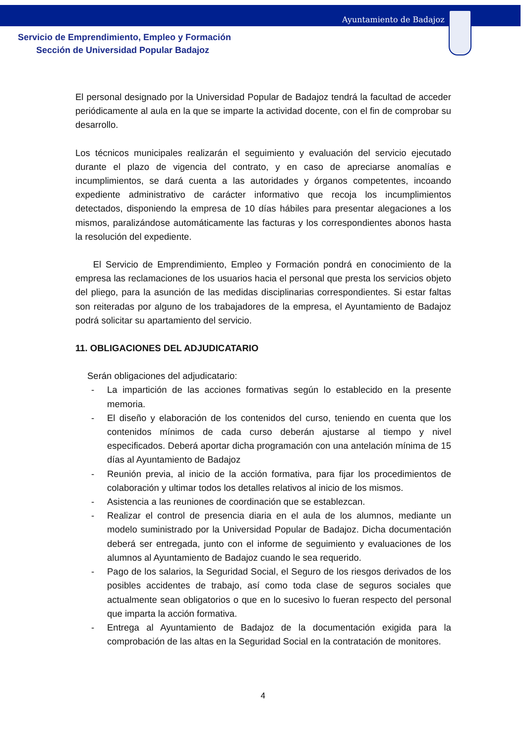Ayuntamiento de Badajoz
Servicio de Emprendimiento, Empleo y Formación
Sección de Universidad Popular Badajoz
El personal designado por la Universidad Popular de Badajoz tendrá la facultad de acceder periódicamente al aula en la que se imparte la actividad docente, con el fin de comprobar su desarrollo.
Los técnicos municipales realizarán el seguimiento y evaluación del servicio ejecutado durante el plazo de vigencia del contrato, y en caso de apreciarse anomalías e incumplimientos, se dará cuenta a las autoridades y órganos competentes, incoando expediente administrativo de carácter informativo que recoja los incumplimientos detectados, disponiendo la empresa de 10 días hábiles para presentar alegaciones a los mismos, paralizándose automáticamente las facturas y los correspondientes abonos hasta la resolución del expediente.
El Servicio de Emprendimiento, Empleo y Formación pondrá en conocimiento de la empresa las reclamaciones de los usuarios hacia el personal que presta los servicios objeto del pliego, para la asunción de las medidas disciplinarias correspondientes. Si estar faltas son reiteradas por alguno de los trabajadores de la empresa, el Ayuntamiento de Badajoz podrá solicitar su apartamiento del servicio.
11. OBLIGACIONES DEL ADJUDICATARIO
Serán obligaciones del adjudicatario:
- La impartición de las acciones formativas según lo establecido en la presente memoria.
- El diseño y elaboración de los contenidos del curso, teniendo en cuenta que los contenidos mínimos de cada curso deberán ajustarse al tiempo y nivel especificados. Deberá aportar dicha programación con una antelación mínima de 15 días al Ayuntamiento de Badajoz
- Reunión previa, al inicio de la acción formativa, para fijar los procedimientos de colaboración y ultimar todos los detalles relativos al inicio de los mismos.
- Asistencia a las reuniones de coordinación que se establezcan.
- Realizar el control de presencia diaria en el aula de los alumnos, mediante un modelo suministrado por la Universidad Popular de Badajoz. Dicha documentación deberá ser entregada, junto con el informe de seguimiento y evaluaciones de los alumnos al Ayuntamiento de Badajoz cuando le sea requerido.
- Pago de los salarios, la Seguridad Social, el Seguro de los riesgos derivados de los posibles accidentes de trabajo, así como toda clase de seguros sociales que actualmente sean obligatorios o que en lo sucesivo lo fueran respecto del personal que imparta la acción formativa.
- Entrega al Ayuntamiento de Badajoz de la documentación exigida para la comprobación de las altas en la Seguridad Social en la contratación de monitores.
4